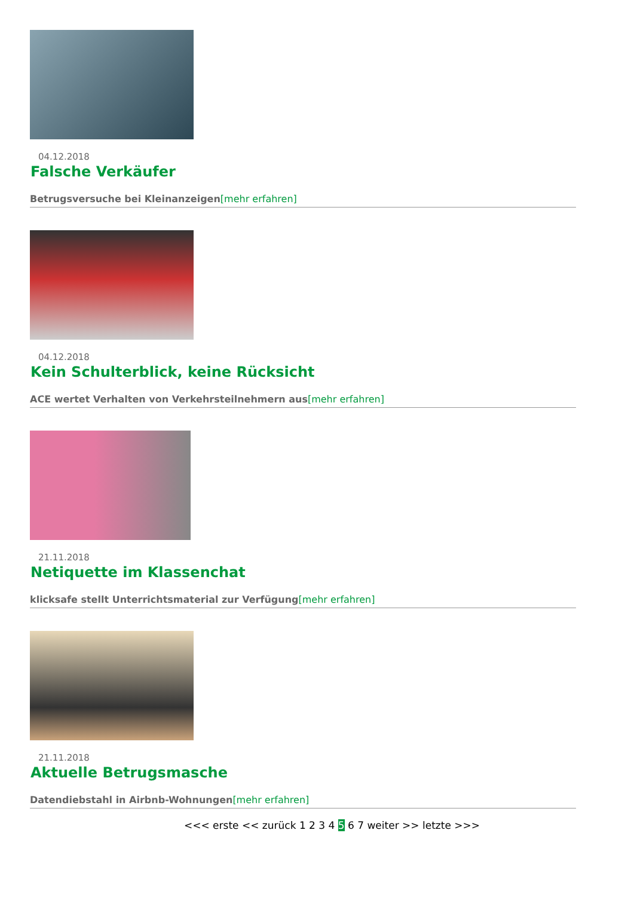04.12.2018
Falsche Verkäufer
Betrugsversuche bei Kleinanzeigen[mehr erfahren]
04.12.2018
Kein Schulterblick, keine Rücksicht
ACE wertet Verhalten von Verkehrsteilnehmern aus[mehr erfahren]
21.11.2018
Netiquette im Klassenchat
klicksafe stellt Unterrichtsmaterial zur Verfügung[mehr erfahren]
21.11.2018
Aktuelle Betrugsmasche
Datendiebstahl in Airbnb-Wohnungen[mehr erfahren]
<<< erste << zurück 1 2 3 4 5 6 7 weiter >> letzte >>>